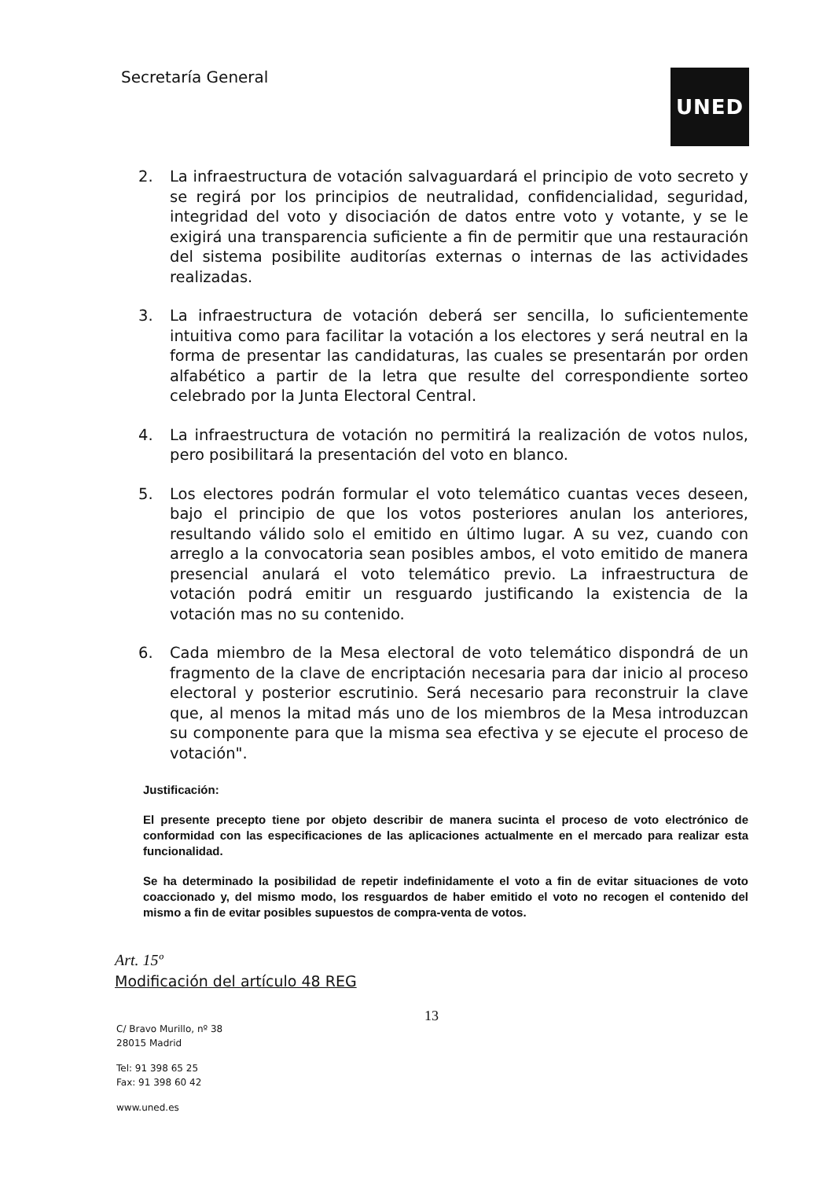Secretaría General UNED
2. La infraestructura de votación salvaguardará el principio de voto secreto y se regirá por los principios de neutralidad, confidencialidad, seguridad, integridad del voto y disociación de datos entre voto y votante, y se le exigirá una transparencia suficiente a fin de permitir que una restauración del sistema posibilite auditorías externas o internas de las actividades realizadas.
3. La infraestructura de votación deberá ser sencilla, lo suficientemente intuitiva como para facilitar la votación a los electores y será neutral en la forma de presentar las candidaturas, las cuales se presentarán por orden alfabético a partir de la letra que resulte del correspondiente sorteo celebrado por la Junta Electoral Central.
4. La infraestructura de votación no permitirá la realización de votos nulos, pero posibilitará la presentación del voto en blanco.
5. Los electores podrán formular el voto telemático cuantas veces deseen, bajo el principio de que los votos posteriores anulan los anteriores, resultando válido solo el emitido en último lugar. A su vez, cuando con arreglo a la convocatoria sean posibles ambos, el voto emitido de manera presencial anulará el voto telemático previo. La infraestructura de votación podrá emitir un resguardo justificando la existencia de la votación mas no su contenido.
6. Cada miembro de la Mesa electoral de voto telemático dispondrá de un fragmento de la clave de encriptación necesaria para dar inicio al proceso electoral y posterior escrutinio. Será necesario para reconstruir la clave que, al menos la mitad más uno de los miembros de la Mesa introduzcan su componente para que la misma sea efectiva y se ejecute el proceso de votación".
Justificación:
El presente precepto tiene por objeto describir de manera sucinta el proceso de voto electrónico de conformidad con las especificaciones de las aplicaciones actualmente en el mercado para realizar esta funcionalidad.
Se ha determinado la posibilidad de repetir indefinidamente el voto a fin de evitar situaciones de voto coaccionado y, del mismo modo, los resguardos de haber emitido el voto no recogen el contenido del mismo a fin de evitar posibles supuestos de compra-venta de votos.
Art. 15º
Modificación del artículo 48 REG
13
C/ Bravo Murillo, nº 38
28015 Madrid
Tel: 91 398 65 25
Fax: 91 398 60 42
www.uned.es